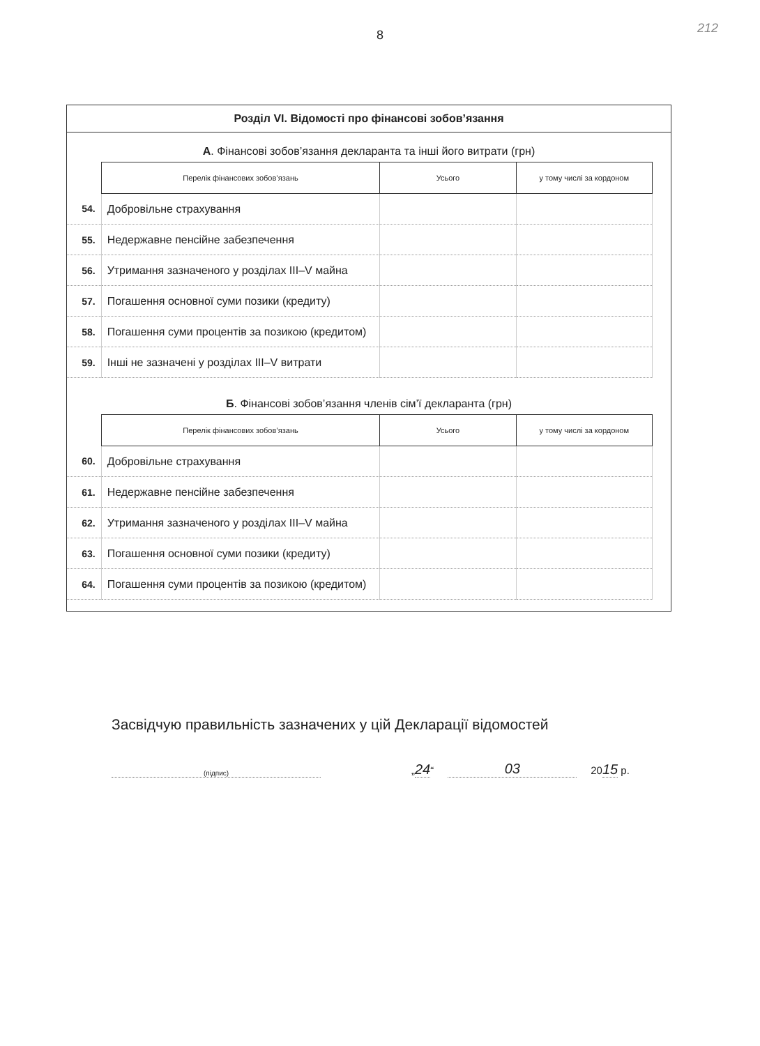212
8
Розділ VI. Відомості про фінансові зобов’язання
А. Фінансові зобов’язання декларанта та інші його витрати (грн)
| | Перелік фінансових зобов’язань | Усього | у тому числі за кордоном |
| --- | --- | --- | --- |
| 54. | Добровільне страхування | | |
| 55. | Недержавне пенсійне забезпечення | | |
| 56. | Утримання зазначеного у розділах III–V майна | | |
| 57. | Погашення основної суми позики (кредиту) | | |
| 58. | Погашення суми процентів за позикою (кредитом) | | |
| 59. | Інші не зазначені у розділах III–V витрати | | |
Б. Фінансові зобов’язання членів сім’ї декларанта (грн)
| | Перелік фінансових зобов’язань | Усього | у тому числі за кордоном |
| --- | --- | --- | --- |
| 60. | Добровільне страхування | | |
| 61. | Недержавне пенсійне забезпечення | | |
| 62. | Утримання зазначеного у розділах III–V майна | | |
| 63. | Погашення основної суми позики (кредиту) | | |
| 64. | Погашення суми процентів за позикою (кредитом) | | |
Засвідчую правильність зазначених у цій Декларації відомостей
(підпис)
„24“
03
2015 р.